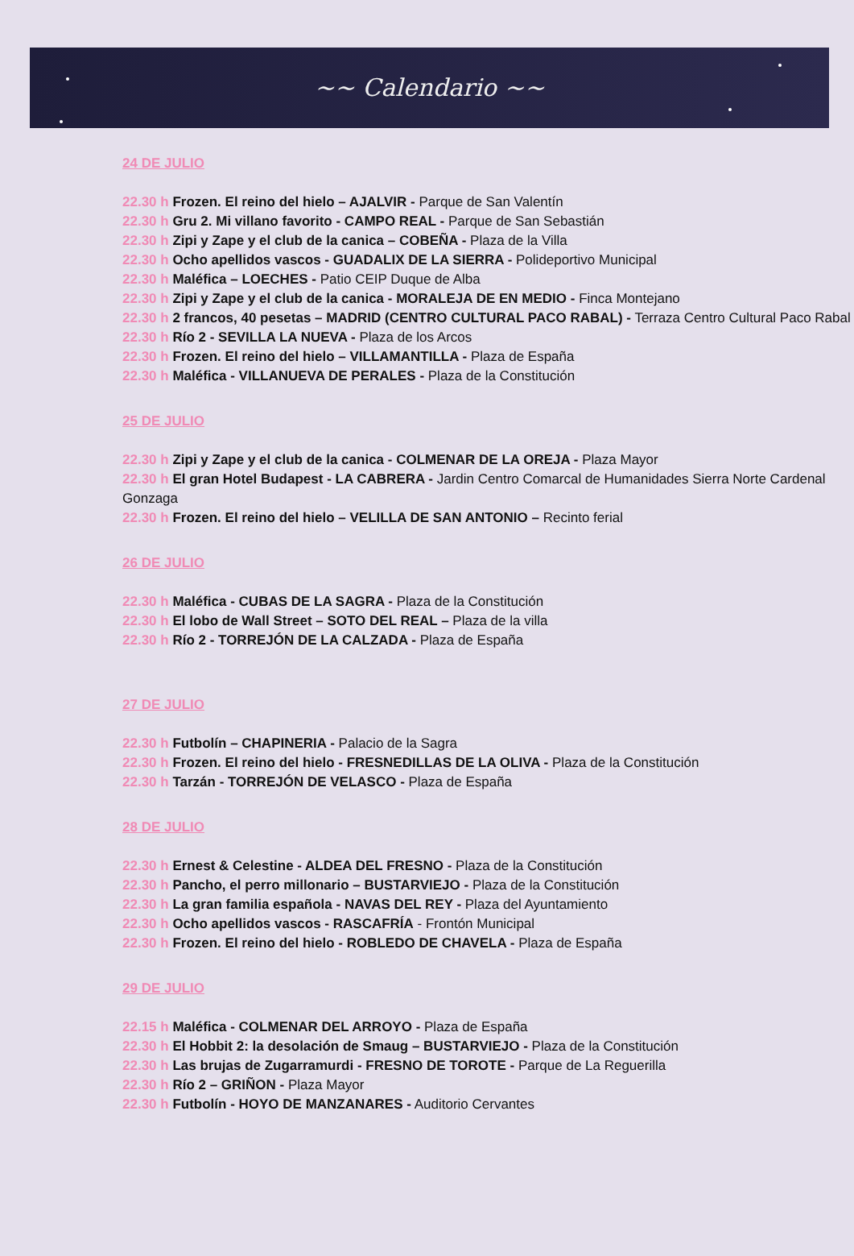~~ Calendario ~~
24 DE JULIO
22.30 h Frozen. El reino del hielo – AJALVIR - Parque de San Valentín
22.30 h Gru 2. Mi villano favorito - CAMPO REAL - Parque de San Sebastián
22.30 h Zipi y Zape y el club de la canica – COBEÑA - Plaza de la Villa
22.30 h Ocho apellidos vascos - GUADALIX DE LA SIERRA - Polideportivo Municipal
22.30 h Maléfica – LOECHES - Patio CEIP Duque de Alba
22.30 h Zipi y Zape y el club de la canica - MORALEJA DE EN MEDIO - Finca Montejano
22.30 h 2 francos, 40 pesetas – MADRID (CENTRO CULTURAL PACO RABAL) - Terraza Centro Cultural Paco Rabal
22.30 h Río 2 - SEVILLA LA NUEVA - Plaza de los Arcos
22.30 h Frozen. El reino del hielo – VILLAMANTILLA - Plaza de España
22.30 h Maléfica - VILLANUEVA DE PERALES - Plaza de la Constitución
25 DE JULIO
22.30 h Zipi y Zape y el club de la canica - COLMENAR DE LA OREJA - Plaza Mayor
22.30 h El gran Hotel Budapest - LA CABRERA - Jardin Centro Comarcal de Humanidades Sierra Norte Cardenal Gonzaga
22.30 h Frozen. El reino del hielo – VELILLA DE SAN ANTONIO – Recinto ferial
26 DE JULIO
22.30 h Maléfica - CUBAS DE LA SAGRA - Plaza de la Constitución
22.30 h El lobo de Wall Street – SOTO DEL REAL – Plaza de la villa
22.30 h Río 2 - TORREJÓN DE LA CALZADA - Plaza de España
27 DE JULIO
22.30 h Futbolín – CHAPINERIA - Palacio de la Sagra
22.30 h Frozen. El reino del hielo - FRESNEDILLAS DE LA OLIVA - Plaza de la Constitución
22.30 h Tarzán - TORREJÓN DE VELASCO - Plaza de España
28 DE JULIO
22.30 h Ernest & Celestine - ALDEA DEL FRESNO - Plaza de la Constitución
22.30 h Pancho, el perro millonario – BUSTARVIEJO - Plaza de la Constitución
22.30 h La gran familia española - NAVAS DEL REY - Plaza del Ayuntamiento
22.30 h Ocho apellidos vascos - RASCAFRÍA - Frontón Municipal
22.30 h Frozen. El reino del hielo - ROBLEDO DE CHAVELA - Plaza de España
29 DE JULIO
22.15 h Maléfica - COLMENAR DEL ARROYO - Plaza de España
22.30 h El Hobbit 2: la desolación de Smaug – BUSTARVIEJO - Plaza de la Constitución
22.30 h Las brujas de Zugarramurdi - FRESNO DE TOROTE - Parque de La Reguerilla
22.30 h Río 2 – GRIÑON - Plaza Mayor
22.30 h Futbolín - HOYO DE MANZANARES - Auditorio Cervantes